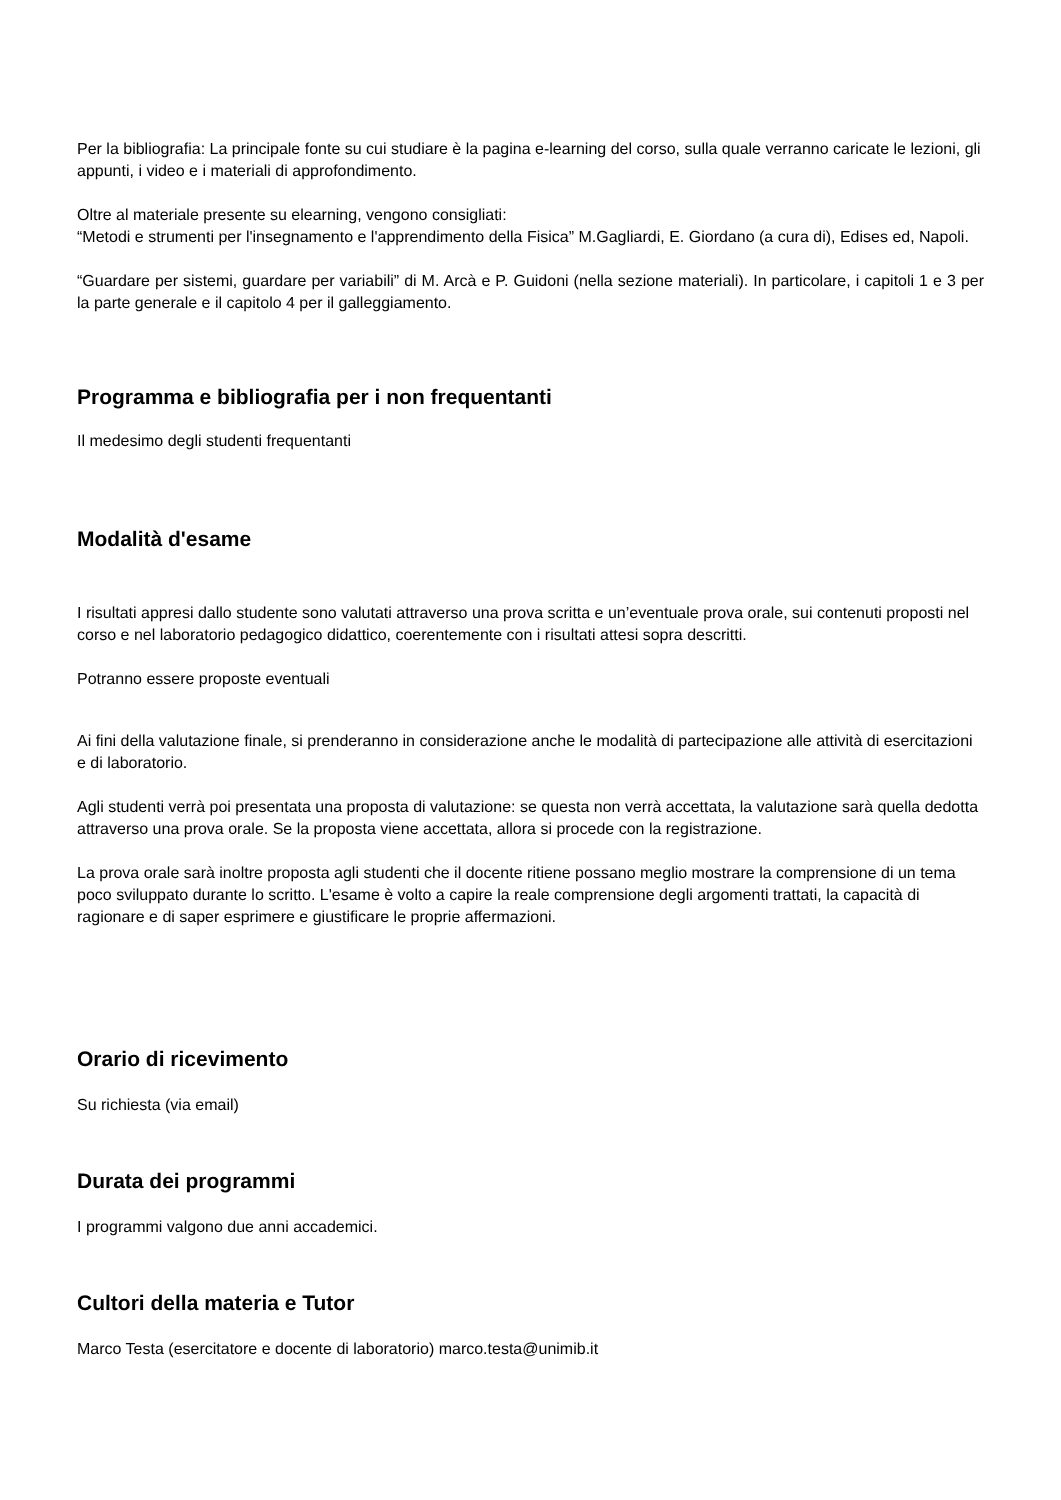Per la bibliografia: La principale fonte su cui studiare è la pagina e-learning del corso, sulla quale verranno caricate le lezioni, gli appunti, i video e i materiali di approfondimento.
Oltre al materiale presente su elearning, vengono consigliati:
“Metodi e strumenti per l'insegnamento e l'apprendimento della Fisica” M.Gagliardi, E. Giordano (a cura di), Edises ed, Napoli.
“Guardare per sistemi, guardare per variabili” di M. Arcà e P. Guidoni (nella sezione materiali). In particolare, i capitoli 1 e 3 per la parte generale e il capitolo 4 per il galleggiamento.
Programma e bibliografia per i non frequentanti
Il medesimo degli studenti frequentanti
Modalità d'esame
I risultati appresi dallo studente sono valutati attraverso una prova scritta e un’eventuale prova orale, sui contenuti proposti nel corso e nel laboratorio pedagogico didattico, coerentemente con i risultati attesi sopra descritti.
Potranno essere proposte eventuali
Ai fini della valutazione finale, si prenderanno in considerazione anche le modalità di partecipazione alle attività di esercitazioni e di laboratorio.
Agli studenti verrà poi presentata una proposta di valutazione: se questa non verrà accettata, la valutazione sarà quella dedotta attraverso una prova orale. Se la proposta viene accettata, allora si procede con la registrazione.
La prova orale sarà inoltre proposta agli studenti che il docente ritiene possano meglio mostrare la comprensione di un tema poco sviluppato durante lo scritto. L'esame è volto a capire la reale comprensione degli argomenti trattati, la capacità di ragionare e di saper esprimere e giustificare le proprie affermazioni.
Orario di ricevimento
Su richiesta (via email)
Durata dei programmi
I programmi valgono due anni accademici.
Cultori della materia e Tutor
Marco Testa (esercitatore e docente di laboratorio) marco.testa@unimib.it